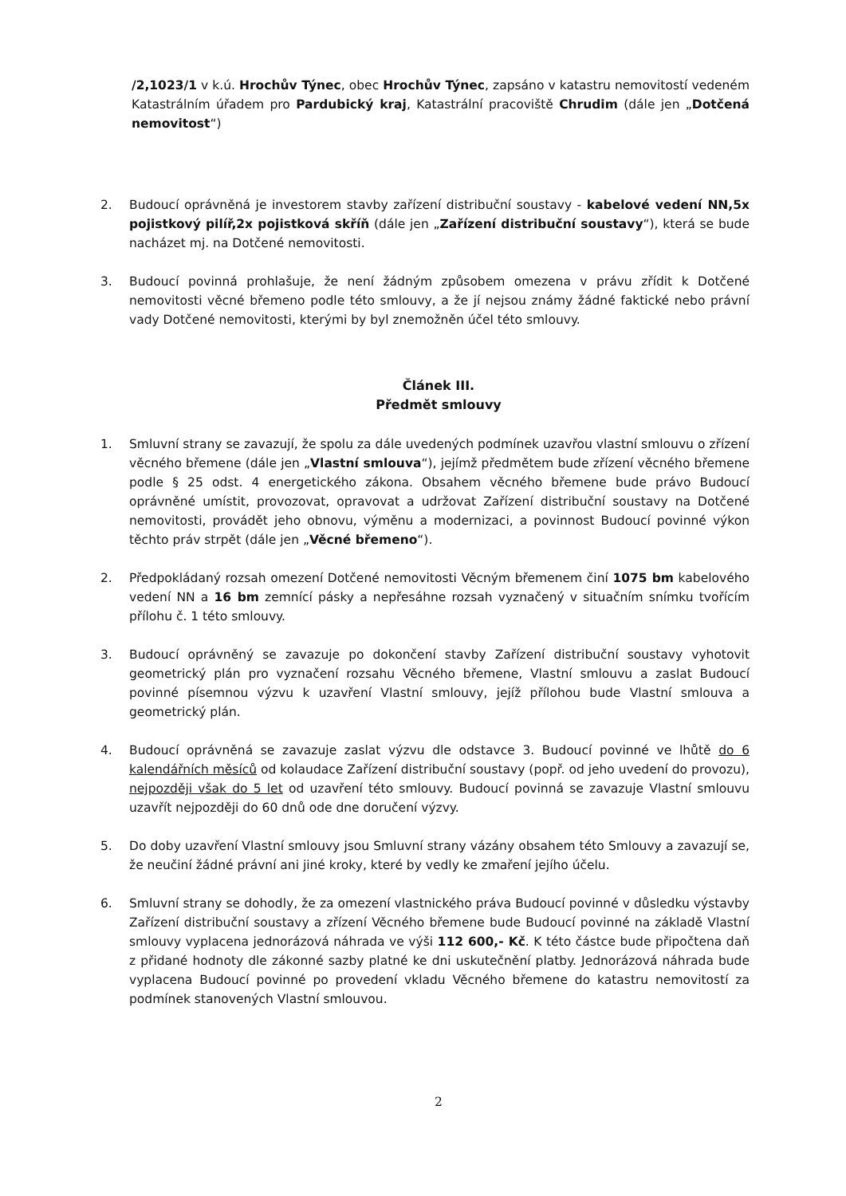/2,1023/1 v k.ú. Hrochův Týnec, obec Hrochův Týnec, zapsáno v katastru nemovitostí vedeném Katastrálním úřadem pro Pardubický kraj, Katastrální pracoviště Chrudim (dále jen „Dotčená nemovitost“)
2. Budoucí oprávněná je investorem stavby zařízení distribuční soustavy - kabelové vedení NN,5x pojistkový pilíř,2x pojistková skříň (dále jen „Zařízení distribuční soustavy“), která se bude nacházet mj. na Dotčené nemovitosti.
3. Budoucí povinná prohlašuje, že není žádným způsobem omezena v právu zřídit k Dotčené nemovitosti věcné břemeno podle této smlouvy, a že jí nejsou známy žádné faktické nebo právní vady Dotčené nemovitosti, kterými by byl znemožněn účel této smlouvy.
Článek III.
Předmět smlouvy
1. Smluvní strany se zavazují, že spolu za dále uvedených podmínek uzavřou vlastní smlouvu o zřízení věcného břemene (dále jen „Vlastní smlouva“), jejímž předmětem bude zřízení věcného břemene podle § 25 odst. 4 energetického zákona. Obsahem věcného břemene bude právo Budoucí oprávněné umístit, provozovat, opravovat a udržovat Zařízení distribuční soustavy na Dotčené nemovitosti, provádět jeho obnovu, výměnu a modernizaci, a povinnost Budoucí povinné výkon těchto práv strpět (dále jen „Věcné břemeno“).
2. Předpokládaný rozsah omezení Dotčené nemovitosti Věcným břemenem činí 1075 bm kabelového vedení NN a 16 bm zemnící pásky a nepřesáhne rozsah vyznačený v situačním snímku tvořícím přílohu č. 1 této smlouvy.
3. Budoucí oprávněný se zavazuje po dokončení stavby Zařízení distribuční soustavy vyhotovit geometrický plán pro vyznačení rozsahu Věcného břemene, Vlastní smlouvu a zaslat Budoucí povinné písemnou výzvu k uzavření Vlastní smlouvy, jejíž přílohou bude Vlastní smlouva a geometrický plán.
4. Budoucí oprávněná se zavazuje zaslat výzvu dle odstavce 3. Budoucí povinné ve lhůtě do 6 kalendářních měsíců od kolaudace Zařízení distribuční soustavy (popř. od jeho uvedení do provozu), nejpozději však do 5 let od uzavření této smlouvy. Budoucí povinná se zavazuje Vlastní smlouvu uzavřít nejpozději do 60 dnů ode dne doručení výzvy.
5. Do doby uzavření Vlastní smlouvy jsou Smluvní strany vázány obsahem této Smlouvy a zavazují se, že neučiní žádné právní ani jiné kroky, které by vedly ke zmaření jejího účelu.
6. Smluvní strany se dohodly, že za omezení vlastnického práva Budoucí povinné v důsledku výstavby Zařízení distribuční soustavy a zřízení Věcného břemene bude Budoucí povinné na základě Vlastní smlouvy vyplacena jednorázová náhrada ve výši 112 600,- Kč. K této částce bude připočtena daň z přidané hodnoty dle zákonné sazby platné ke dni uskutečnění platby. Jednorázová náhrada bude vyplacena Budoucí povinné po provedení vkladu Věcného břemene do katastru nemovitostí za podmínek stanovených Vlastní smlouvou.
2